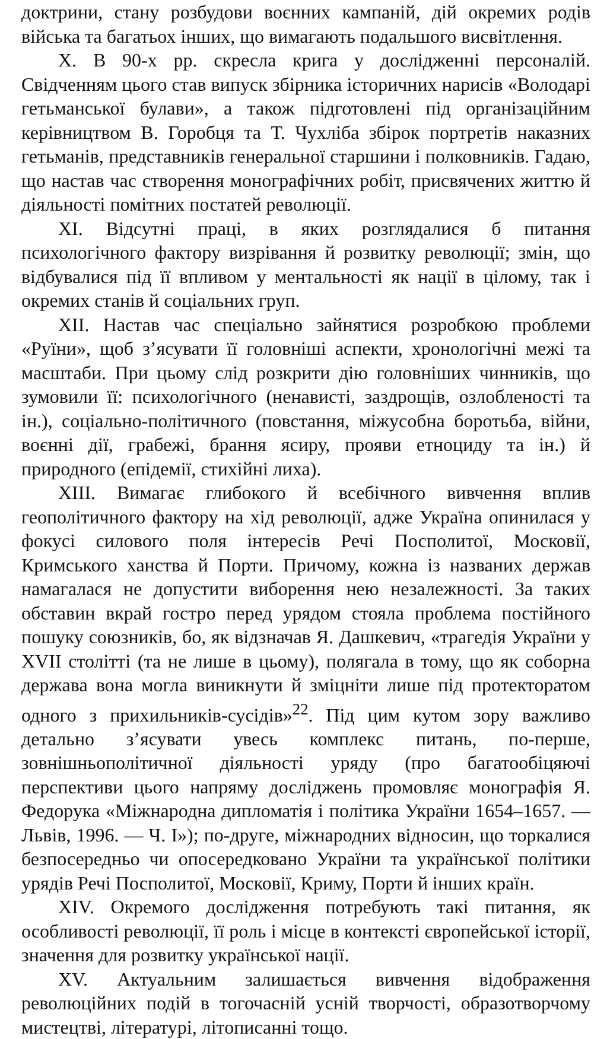доктрини, стану розбудови воєнних кампаній, дій окремих родів війська та багатьох інших, що вимагають подальшого висвітлення.
X. В 90-х рр. скресла крига у дослідженні персоналій. Свідченням цього став випуск збірника історичних нарисів «Володарі гетьманської булави», а також підготовлені під організаційним керівництвом В. Горобця та Т. Чухліба збірок портретів наказних гетьманів, представників генеральної старшини і полковників. Гадаю, що настав час створення монографічних робіт, присвячених життю й діяльності помітних постатей революції.
XI. Відсутні праці, в яких розглядалися б питання психологічного фактору визрівання й розвитку революції; змін, що відбувалися під її впливом у ментальності як нації в цілому, так і окремих станів й соціальних груп.
XII. Настав час спеціально зайнятися розробкою проблеми «Руїни», щоб з’ясувати її головніші аспекти, хронологічні межі та масштаби. При цьому слід розкрити дію головніших чинників, що зумовили її: психологічного (ненависті, заздрощів, озлобленості та ін.), соціально-політичного (повстання, міжусобна боротьба, війни, воєнні дії, грабежі, брання ясиру, прояви етноциду та ін.) й природного (епідемії, стихійні лиха).
XIII. Вимагає глибокого й всебічного вивчення вплив геополітичного фактору на хід революції, адже Україна опинилася у фокусі силового поля інтересів Речі Посполитої, Московії, Кримського ханства й Порти. Причому, кожна із названих держав намагалася не допустити виборення нею незалежності. За таких обставин вкрай гостро перед урядом стояла проблема постійного пошуку союзників, бо, як відзначав Я. Дашкевич, «трагедія України у XVII столітті (та не лише в цьому), полягала в тому, що як соборна держава вона могла виникнути й зміцніти лише під протекторатом одного з прихильників-сусідів»<sup>22</sup>. Під цим кутом зору важливо детально з’ясувати увесь комплекс питань, по-перше, зовнішньополітичної діяльності уряду (про багатообіцяючі перспективи цього напряму досліджень промовляє монографія Я. Федорука «Міжнародна дипломатія і політика України 1654–1657. — Львів, 1996. — Ч. I»); по-друге, міжнародних відносин, що торкалися безпосередньо чи опосередковано України та української політики урядів Речі Посполитої, Московії, Криму, Порти й інших країн.
XIV. Окремого дослідження потребують такі питання, як особливості революції, її роль і місце в контексті європейської історії, значення для розвитку української нації.
XV. Актуальним залишається вивчення відображення революційних подій в тогочасній усній творчості, образотворчому мистецтві, літературі, літописанні тощо.